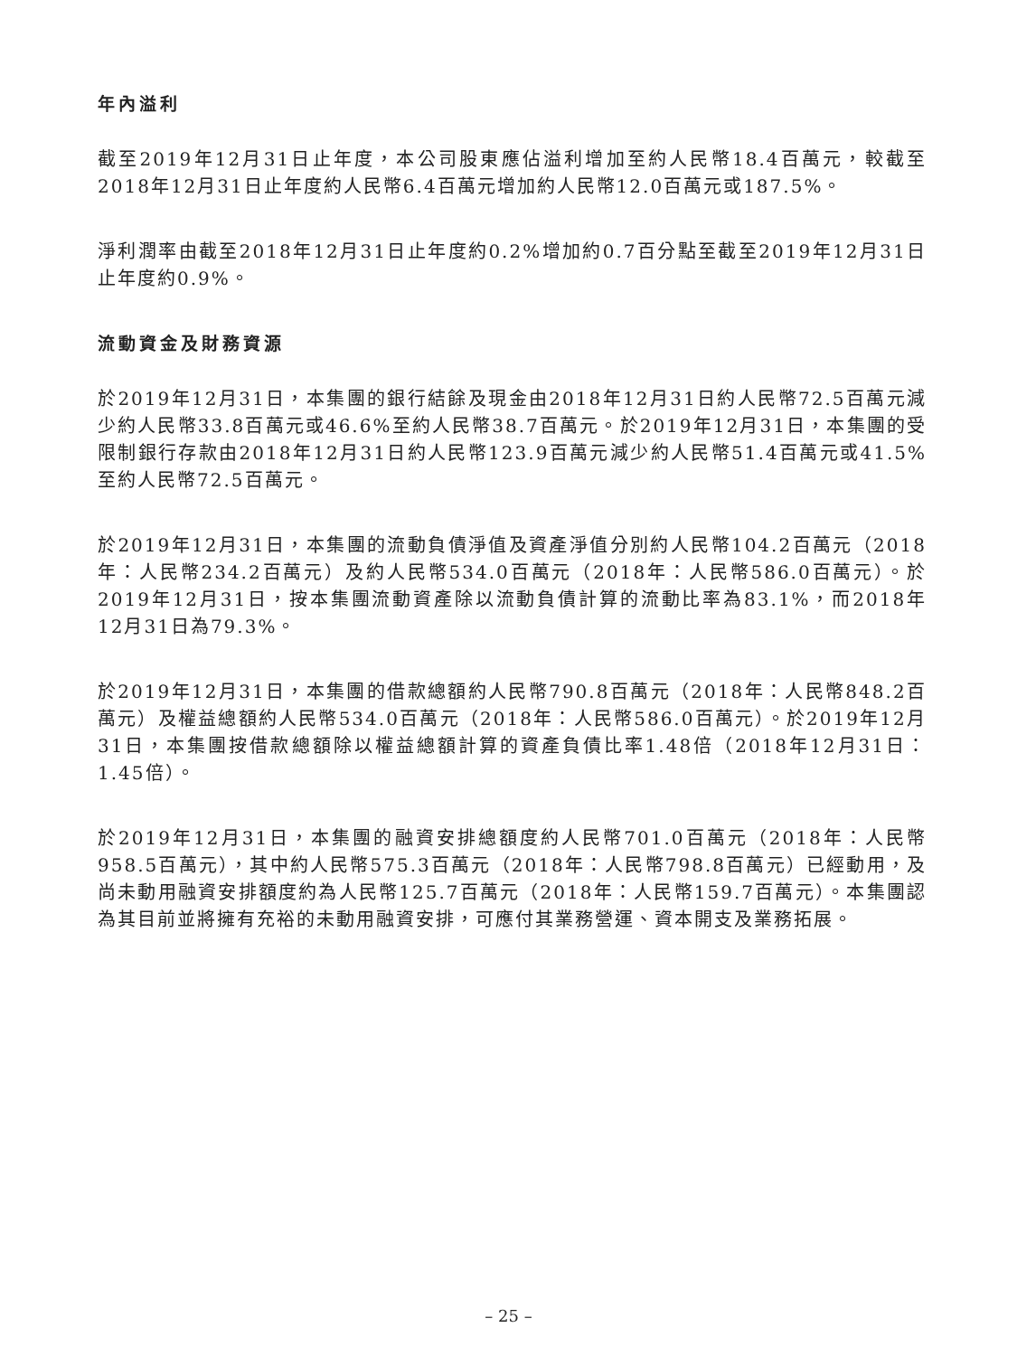年內溢利
截至2019年12月31日止年度，本公司股東應佔溢利增加至約人民幣18.4百萬元，較截至2018年12月31日止年度約人民幣6.4百萬元增加約人民幣12.0百萬元或187.5%。
淨利潤率由截至2018年12月31日止年度約0.2%增加約0.7百分點至截至2019年12月31日止年度約0.9%。
流動資金及財務資源
於2019年12月31日，本集團的銀行結餘及現金由2018年12月31日約人民幣72.5百萬元減少約人民幣33.8百萬元或46.6%至約人民幣38.7百萬元。於2019年12月31日，本集團的受限制銀行存款由2018年12月31日約人民幣123.9百萬元減少約人民幣51.4百萬元或41.5%至約人民幣72.5百萬元。
於2019年12月31日，本集團的流動負債淨值及資產淨值分別約人民幣104.2百萬元（2018年：人民幣234.2百萬元）及約人民幣534.0百萬元（2018年：人民幣586.0百萬元）。於2019年12月31日，按本集團流動資產除以流動負債計算的流動比率為83.1%，而2018年12月31日為79.3%。
於2019年12月31日，本集團的借款總額約人民幣790.8百萬元（2018年：人民幣848.2百萬元）及權益總額約人民幣534.0百萬元（2018年：人民幣586.0百萬元）。於2019年12月31日，本集團按借款總額除以權益總額計算的資產負債比率1.48倍（2018年12月31日：1.45倍）。
於2019年12月31日，本集團的融資安排總額度約人民幣701.0百萬元（2018年：人民幣958.5百萬元），其中約人民幣575.3百萬元（2018年：人民幣798.8百萬元）已經動用，及尚未動用融資安排額度約為人民幣125.7百萬元（2018年：人民幣159.7百萬元）。本集團認為其目前並將擁有充裕的未動用融資安排，可應付其業務營運、資本開支及業務拓展。
– 25 –